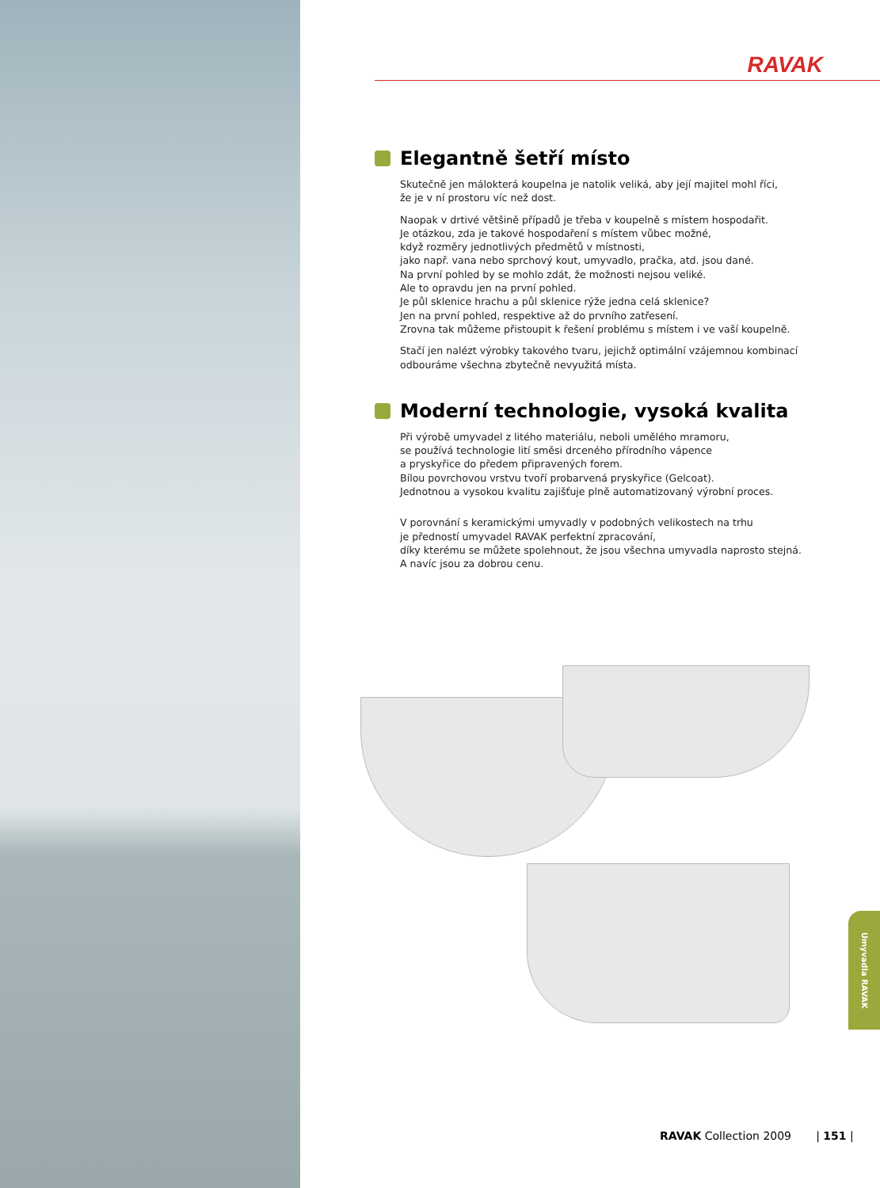RAVAK
Elegantně šetří místo
Skutečně jen málokterá koupelna je natolik veliká, aby její majitel mohl říci,
že je v ní prostoru víc než dost.
Naopak v drtivé většině případů je třeba v koupelně s místem hospodařit.
Je otázkou, zda je takové hospodaření s místem vůbec možné,
když rozměry jednotlivých předmětů v místnosti,
jako např. vana nebo sprchový kout, umyvadlo, pračka, atd. jsou dané.
Na první pohled by se mohlo zdát, že možnosti nejsou veliké.
Ale to opravdu jen na první pohled.
Je půl sklenice hrachu a půl sklenice rýže jedna celá sklenice?
Jen na první pohled, respektive až do prvního zatřesení.
Zrovna tak můžeme přistoupit k řešení problému s místem i ve vaší koupelně.
Stačí jen nalézt výrobky takového tvaru, jejichž optimální vzájemnou kombinací
odbouráme všechna zbytečně nevyužitá místa.
Moderní technologie, vysoká kvalita
Při výrobě umyvadel z litého materiálu, neboli umělého mramoru,
se používá technologie lití směsi drceného přírodního vápence
a pryskyřice do předem připravených forem.
Bílou povrchovou vrstvu tvoří probarvená pryskyřice (Gelcoat).
Jednotnou a vysokou kvalitu zajišťuje plně automatizovaný výrobní proces.
V porovnání s keramickými umyvadly v podobných velikostech na trhu
je předností umyvadel RAVAK perfektní zpracování,
díky kterému se můžete spolehnout, že jsou všechna umyvadla naprosto stejná.
A navíc jsou za dobrou cenu.
Umyvadla RAVAK
RAVAK Collection 2009 | 151 |